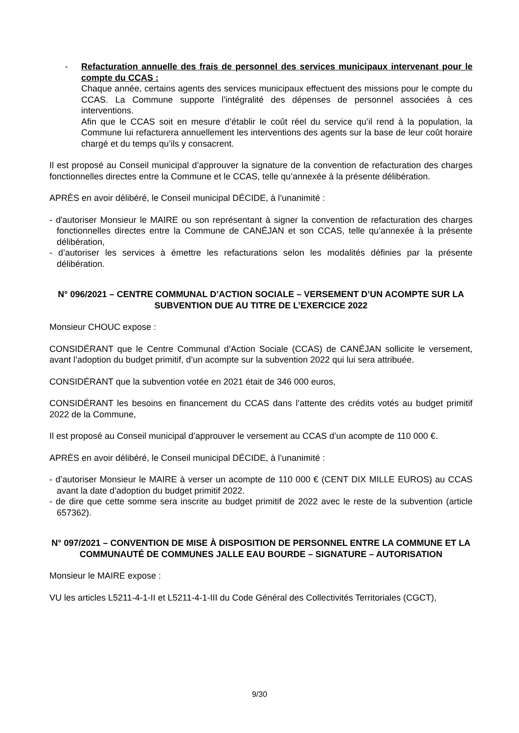- Refacturation annuelle des frais de personnel des services municipaux intervenant pour le compte du CCAS :
Chaque année, certains agents des services municipaux effectuent des missions pour le compte du CCAS. La Commune supporte l’intégralité des dépenses de personnel associées à ces interventions.
Afin que le CCAS soit en mesure d’établir le coût réel du service qu’il rend à la population, la Commune lui refacturera annuellement les interventions des agents sur la base de leur coût horaire chargé et du temps qu’ils y consacrent.
Il est proposé au Conseil municipal d’approuver la signature de la convention de refacturation des charges fonctionnelles directes entre la Commune et le CCAS, telle qu’annexée à la présente délibération.
APRÈS en avoir délibéré, le Conseil municipal DÉCIDE, à l’unanimité :
- d'autoriser Monsieur le MAIRE ou son représentant à signer la convention de refacturation des charges fonctionnelles directes entre la Commune de CANÉJAN et son CCAS, telle qu’annexée à la présente délibération,
- d’autoriser les services à émettre les refacturations selon les modalités définies par la présente délibération.
N° 096/2021 – CENTRE COMMUNAL D’ACTION SOCIALE – VERSEMENT D’UN ACOMPTE SUR LA SUBVENTION DUE AU TITRE DE L’EXERCICE 2022
Monsieur CHOUC expose :
CONSIDÉRANT que le Centre Communal d’Action Sociale (CCAS) de CANÉJAN sollicite le versement, avant l’adoption du budget primitif, d’un acompte sur la subvention 2022 qui lui sera attribuée.
CONSIDÉRANT que la subvention votée en 2021 était de 346 000 euros,
CONSIDÉRANT les besoins en financement du CCAS dans l’attente des crédits votés au budget primitif 2022 de la Commune,
Il est proposé au Conseil municipal d’approuver le versement au CCAS d’un acompte de 110 000 €.
APRÈS en avoir délibéré, le Conseil municipal DÉCIDE, à l’unanimité :
- d’autoriser Monsieur le MAIRE à verser un acompte de 110 000 € (CENT DIX MILLE EUROS) au CCAS avant la date d’adoption du budget primitif 2022.
- de dire que cette somme sera inscrite au budget primitif de 2022 avec le reste de la subvention (article 657362).
N° 097/2021 – CONVENTION DE MISE À DISPOSITION DE PERSONNEL ENTRE LA COMMUNE ET LA COMMUNAUTÉ DE COMMUNES JALLE EAU BOURDE – SIGNATURE – AUTORISATION
Monsieur le MAIRE expose :
VU les articles L5211-4-1-II et L5211-4-1-III du Code Général des Collectivités Territoriales (CGCT),
9/30